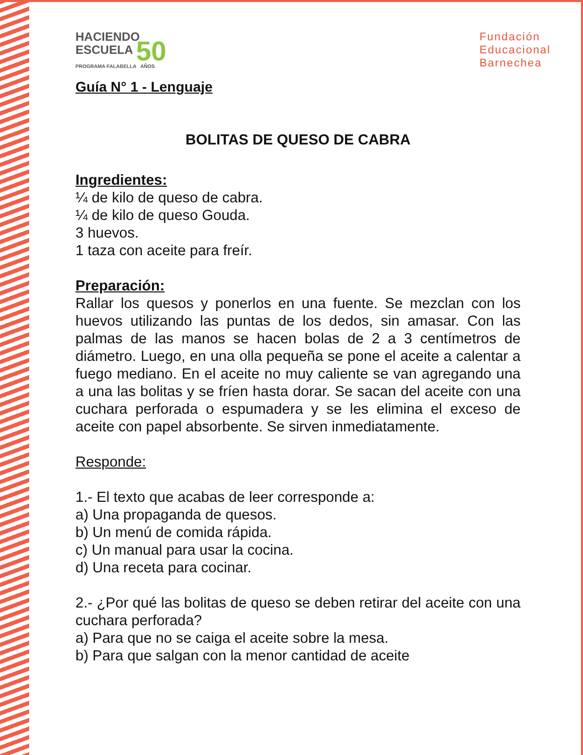HACIENDO
ESCUELA 50
PROGRAMA FALABELLA AÑOS
Fundación
Educacional
Barnechea
Guía N° 1 - Lenguaje
BOLITAS DE QUESO DE CABRA
Ingredientes:
¼ de kilo de queso de cabra.
¼ de kilo de queso Gouda.
3 huevos.
1 taza con aceite para freír.
Preparación:
Rallar los quesos y ponerlos en una fuente. Se mezclan con los huevos utilizando las puntas de los dedos, sin amasar. Con las palmas de las manos se hacen bolas de 2 a 3 centímetros de diámetro. Luego, en una olla pequeña se pone el aceite a calentar a fuego mediano. En el aceite no muy caliente se van agregando una a una las bolitas y se fríen hasta dorar. Se sacan del aceite con una cuchara perforada o espumadera y se les elimina el exceso de aceite con papel absorbente. Se sirven inmediatamente.
Responde:
1.- El texto que acabas de leer corresponde a:
a) Una propaganda de quesos.
b) Un menú de comida rápida.
c) Un manual para usar la cocina.
d) Una receta para cocinar.
2.- ¿Por qué las bolitas de queso se deben retirar del aceite con una cuchara perforada?
a) Para que no se caiga el aceite sobre la mesa.
b) Para que salgan con la menor cantidad de aceite